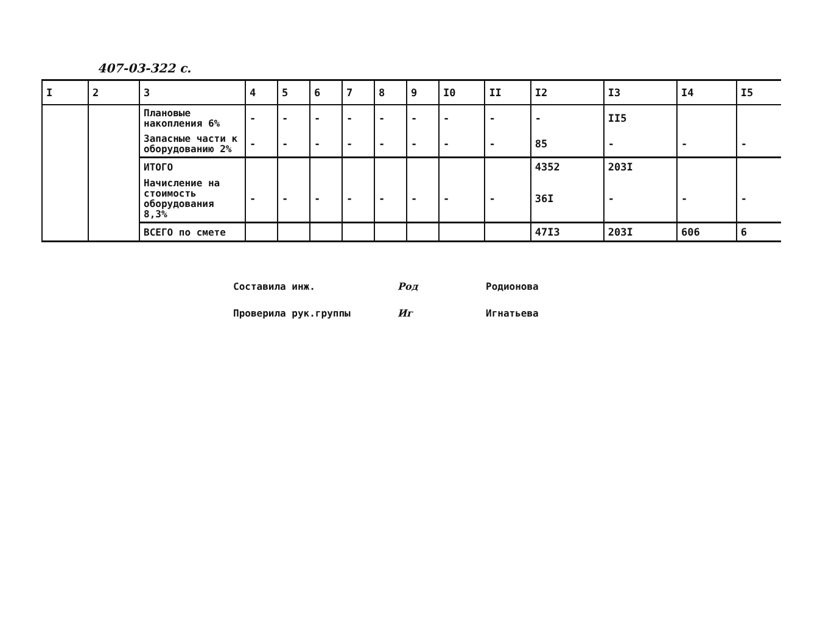407-03-322 с.
| I | 2 | 3 | 4 | 5 | 6 | 7 | 8 | 9 | I0 | II | I2 | I3 | I4 | I5 |
| --- | --- | --- | --- | --- | --- | --- | --- | --- | --- | --- | --- | --- | --- | --- |
| | | Плановые накопления 6% | - | - | - | - | - | - | - | - | - | II5 | | |
| | | Запасные части к оборудованию 2% | - | - | - | - | - | - | - | - | 85 | - | - | - |
| | | ИТОГО | | | | | | | | | 4352 | 203I | | |
| | | Начисление на стоимость оборудования 8,3% | - | - | - | - | - | - | - | - | 36I | - | - | - |
| | | ВСЕГО по смете | | | | | | | | | 47I3 | 203I | 606 | 6 |
Составила инж. Род Родионова
Проверила рук.группы Иг Игнатьева